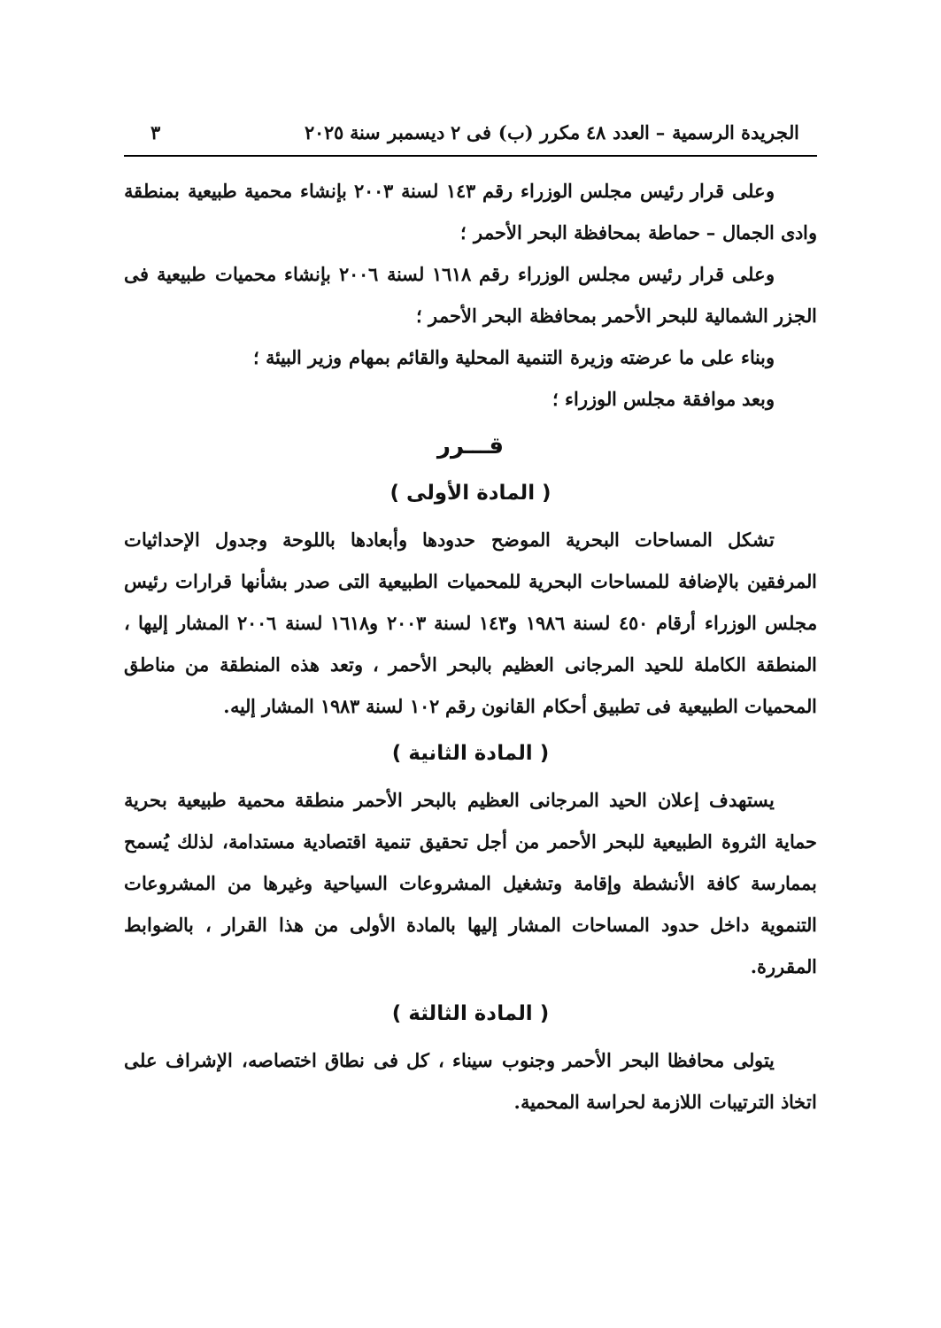الجريدة الرسمية – العدد ٤٨ مكرر (ب) فى ٢ ديسمبر سنة ٢٠٢٥ ٣
وعلى قرار رئيس مجلس الوزراء رقم ١٤٣ لسنة ٢٠٠٣ بإنشاء محمية طبيعية بمنطقة وادى الجمال – حماطة بمحافظة البحر الأحمر ؛
وعلى قرار رئيس مجلس الوزراء رقم ١٦١٨ لسنة ٢٠٠٦ بإنشاء محميات طبيعية فى الجزر الشمالية للبحر الأحمر بمحافظة البحر الأحمر ؛
وبناء على ما عرضته وزيرة التنمية المحلية والقائم بمهام وزير البيئة ؛
وبعد موافقة مجلس الوزراء ؛
قـــرر
( المادة الأولى )
تشكل المساحات البحرية الموضح حدودها وأبعادها باللوحة وجدول الإحداثيات المرفقين بالإضافة للمساحات البحرية للمحميات الطبيعية التى صدر بشأنها قرارات رئيس مجلس الوزراء أرقام ٤٥٠ لسنة ١٩٨٦ و١٤٣ لسنة ٢٠٠٣ و١٦١٨ لسنة ٢٠٠٦ المشار إليها ، المنطقة الكاملة للحيد المرجانى العظيم بالبحر الأحمر ، وتعد هذه المنطقة من مناطق المحميات الطبيعية فى تطبيق أحكام القانون رقم ١٠٢ لسنة ١٩٨٣ المشار إليه.
( المادة الثانية )
يستهدف إعلان الحيد المرجانى العظيم بالبحر الأحمر منطقة محمية طبيعية بحرية حماية الثروة الطبيعية للبحر الأحمر من أجل تحقيق تنمية اقتصادية مستدامة، لذلك يُسمح بممارسة كافة الأنشطة وإقامة وتشغيل المشروعات السياحية وغيرها من المشروعات التنموية داخل حدود المساحات المشار إليها بالمادة الأولى من هذا القرار ، بالضوابط المقررة.
( المادة الثالثة )
يتولى محافظا البحر الأحمر وجنوب سيناء ، كل فى نطاق اختصاصه، الإشراف على اتخاذ الترتيبات اللازمة لحراسة المحمية.